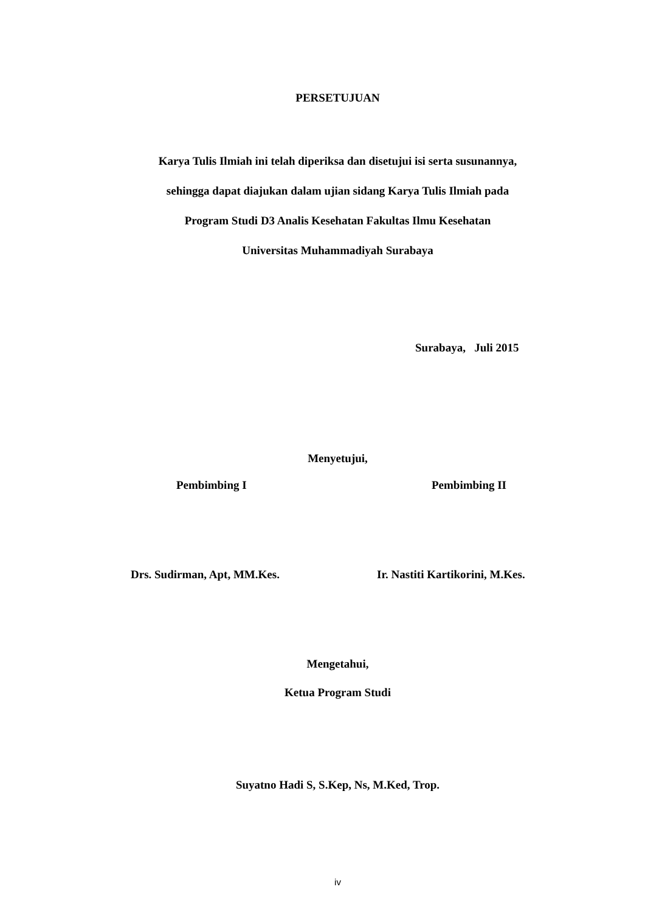PERSETUJUAN
Karya Tulis Ilmiah ini telah diperiksa dan disetujui isi serta susunannya,
sehingga dapat diajukan dalam ujian sidang Karya Tulis Ilmiah pada
Program Studi D3 Analis Kesehatan Fakultas Ilmu Kesehatan
Universitas Muhammadiyah Surabaya
Surabaya, Juli 2015
Menyetujui,
Pembimbing I Pembimbing II
Drs. Sudirman, Apt, MM.Kes. Ir. Nastiti Kartikorini, M.Kes.
Mengetahui,
Ketua Program Studi
Suyatno Hadi S, S.Kep, Ns, M.Ked, Trop.
iv